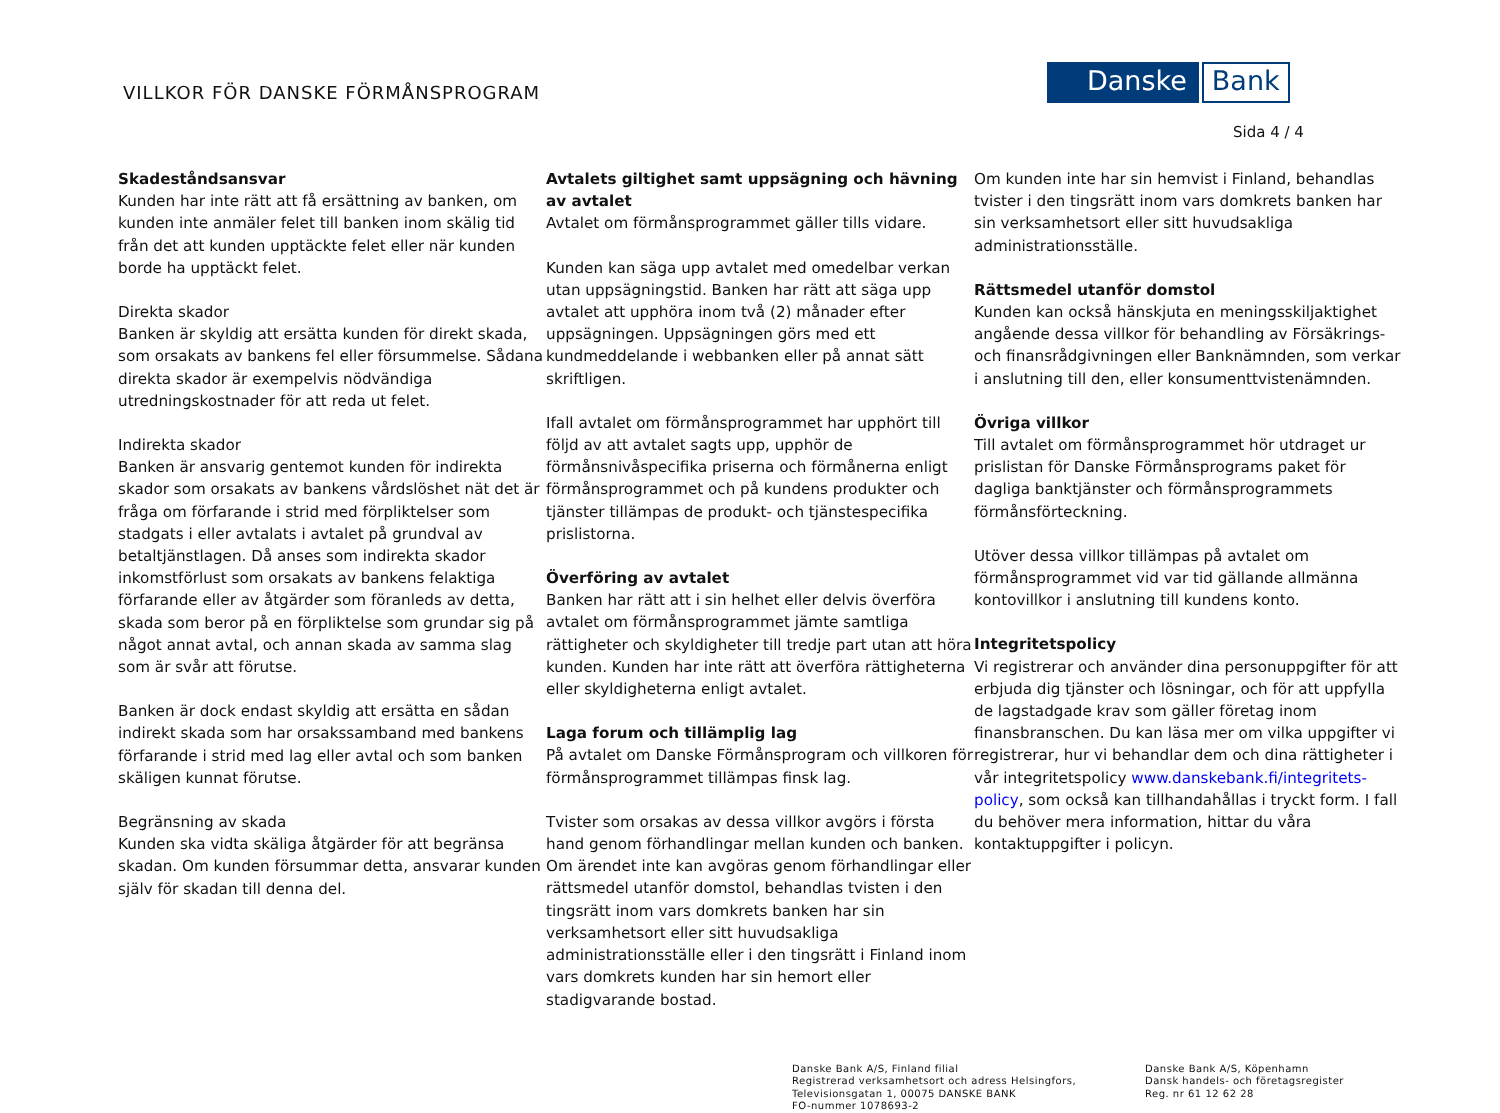VILLKOR FÖR DANSKE FÖRMÅNSPROGRAM
Danske Bank
Sida 4 / 4
Skadeståndsansvar
Kunden har inte rätt att få ersättning av banken, om kunden inte anmäler felet till banken inom skälig tid från det att kunden upptäckte felet eller när kunden borde ha upptäckt felet.
Direkta skador
Banken är skyldig att ersätta kunden för direkt skada, som orsakats av bankens fel eller försummelse. Sådana direkta skador är exempelvis nödvändiga utredningskostnader för att reda ut felet.
Indirekta skador
Banken är ansvarig gentemot kunden för indirekta skador som orsakats av bankens vårdslöshet nät det är fråga om förfarande i strid med förpliktelser som stadgats i eller avtalats i avtalet på grundval av betaltjänstlagen. Då anses som indirekta skador inkomstförlust som orsakats av bankens felaktiga förfarande eller av åtgärder som föranleds av detta, skada som beror på en förpliktelse som grundar sig på något annat avtal, och annan skada av samma slag som är svår att förutse.
Banken är dock endast skyldig att ersätta en sådan indirekt skada som har orsakssamband med bankens förfarande i strid med lag eller avtal och som banken skäligen kunnat förutse.
Begränsning av skada
Kunden ska vidta skäliga åtgärder för att begränsa skadan. Om kunden försummar detta, ansvarar kunden själv för skadan till denna del.
Avtalets giltighet samt uppsägning och hävning av avtalet
Avtalet om förmånsprogrammet gäller tills vidare.
Kunden kan säga upp avtalet med omedelbar verkan utan uppsägningstid. Banken har rätt att säga upp avtalet att upphöra inom två (2) månader efter uppsägningen. Uppsägningen görs med ett kundmeddelande i webbanken eller på annat sätt skriftligen.
Ifall avtalet om förmånsprogrammet har upphört till följd av att avtalet sagts upp, upphör de förmånsnivåspecifika priserna och förmånerna enligt förmånsprogrammet och på kundens produkter och tjänster tillämpas de produkt- och tjänstespecifika prislistorna.
Överföring av avtalet
Banken har rätt att i sin helhet eller delvis överföra avtalet om förmånsprogrammet jämte samtliga rättigheter och skyldigheter till tredje part utan att höra kunden. Kunden har inte rätt att överföra rättigheterna eller skyldigheterna enligt avtalet.
Laga forum och tillämplig lag
På avtalet om Danske Förmånsprogram och villkoren för förmånsprogrammet tillämpas finsk lag.
Tvister som orsakas av dessa villkor avgörs i första hand genom förhandlingar mellan kunden och banken. Om ärendet inte kan avgöras genom förhandlingar eller rättsmedel utanför domstol, behandlas tvisten i den tingsrätt inom vars domkrets banken har sin verksamhetsort eller sitt huvudsakliga administrationsställe eller i den tingsrätt i Finland inom vars domkrets kunden har sin hemort eller stadigvarande bostad.
Om kunden inte har sin hemvist i Finland, behandlas tvister i den tingsrätt inom vars domkrets banken har sin verksamhetsort eller sitt huvudsakliga administrationsställe.
Rättsmedel utanför domstol
Kunden kan också hänskjuta en meningsskiljaktighet angående dessa villkor för behandling av Försäkrings- och finansrådgivningen eller Banknämnden, som verkar i anslutning till den, eller konsumenttvistenämnden.
Övriga villkor
Till avtalet om förmånsprogrammet hör utdraget ur prislistan för Danske Förmånsprograms paket för dagliga banktjänster och förmånsprogrammets förmånsförteckning.
Utöver dessa villkor tillämpas på avtalet om förmånsprogrammet vid var tid gällande allmänna kontovillkor i anslutning till kundens konto.
Integritetspolicy
Vi registrerar och använder dina personuppgifter för att erbjuda dig tjänster och lösningar, och för att uppfylla de lagstadgade krav som gäller företag inom finansbranschen. Du kan läsa mer om vilka uppgifter vi registrerar, hur vi behandlar dem och dina rättigheter i vår integritetspolicy www.danskebank.fi/integritets-policy, som också kan tillhandahållas i tryckt form. I fall du behöver mera information, hittar du våra kontaktuppgifter i policyn.
Danske Bank A/S, Finland filial
Registrerad verksamhetsort och adress Helsingfors,
Televisionsgatan 1, 00075 DANSKE BANK
FO-nummer 1078693-2
Danske Bank A/S, Köpenhamn
Dansk handels- och företagsregister
Reg. nr 61 12 62 28